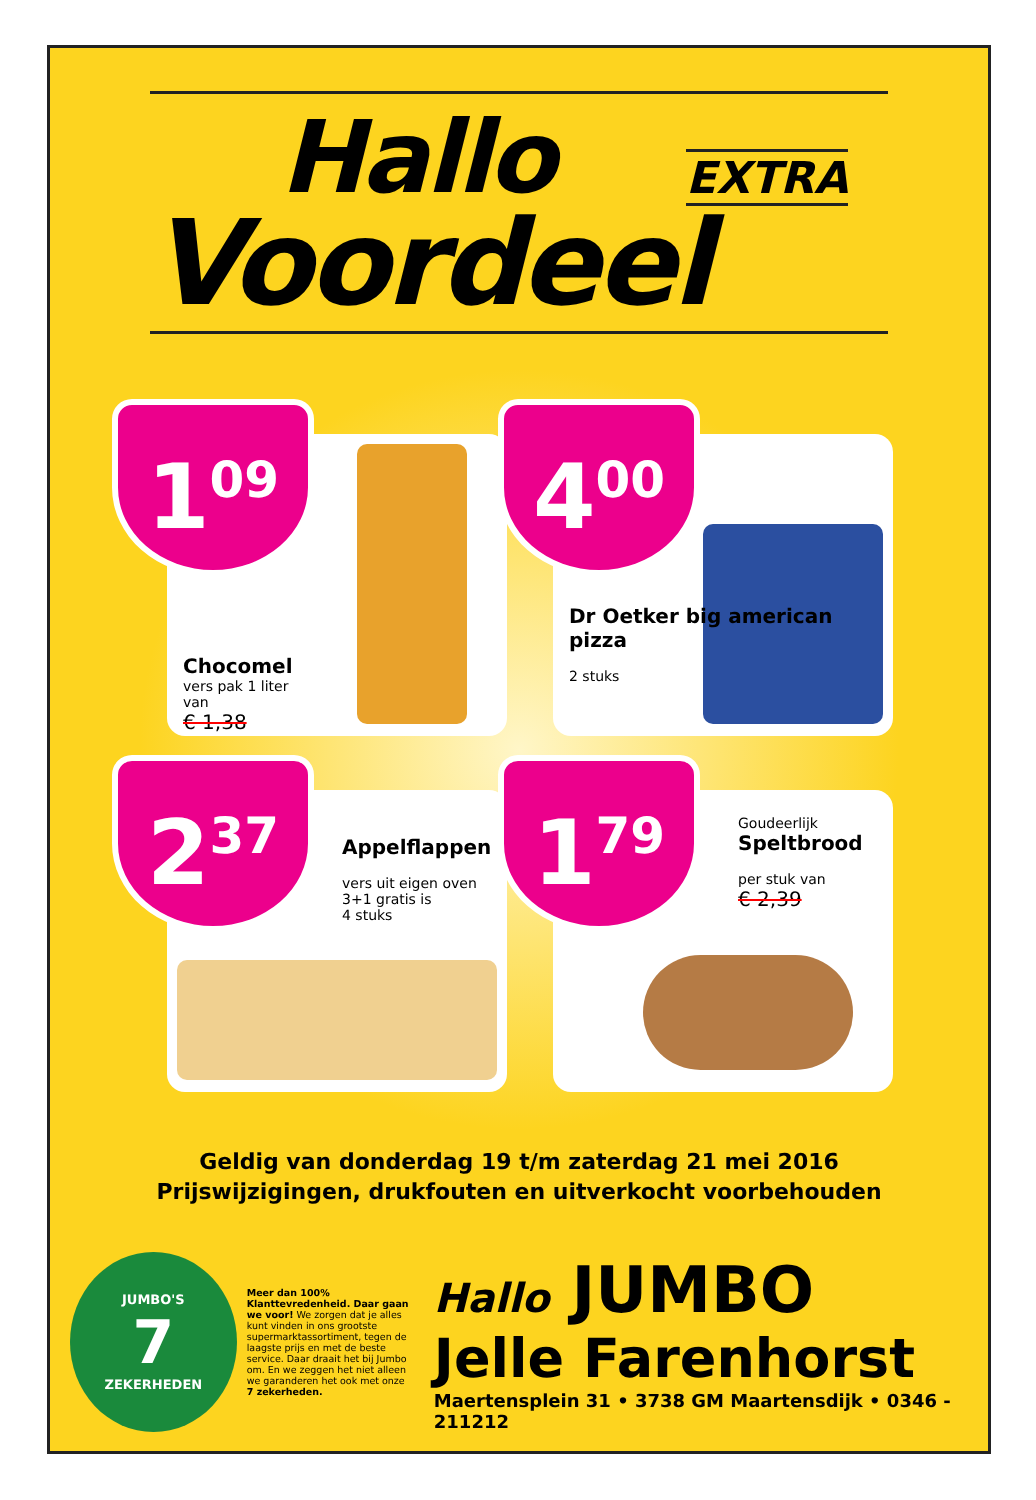Hallo EXTRA
Voordeel
1<sup>09</sup>
Chocomel
vers pak 1 liter
van
€ 1,38
4<sup>00</sup>
Dr Oetker big american pizza
2 stuks
2<sup>37</sup>
Appelflappen
vers uit eigen oven
3+1 gratis is
4 stuks
1<sup>79</sup>
Goudeerlijk
Speltbrood
per stuk van
€ 2,39
Geldig van donderdag 19 t/m zaterdag 21 mei 2016
Prijswijzigingen, drukfouten en uitverkocht voorbehouden
JUMBO'S
7
ZEKERHEDEN
Meer dan 100% Klanttevredenheid. Daar gaan we voor! We zorgen dat je alles kunt vinden in ons grootste supermarktassortiment, tegen de laagste prijs en met de beste service. Daar draait het bij Jumbo om. En we zeggen het niet alleen we garanderen het ook met onze 7 zekerheden.
Hallo JUMBO
Jelle Farenhorst
Maertensplein 31 • 3738 GM Maartensdijk • 0346 - 211212